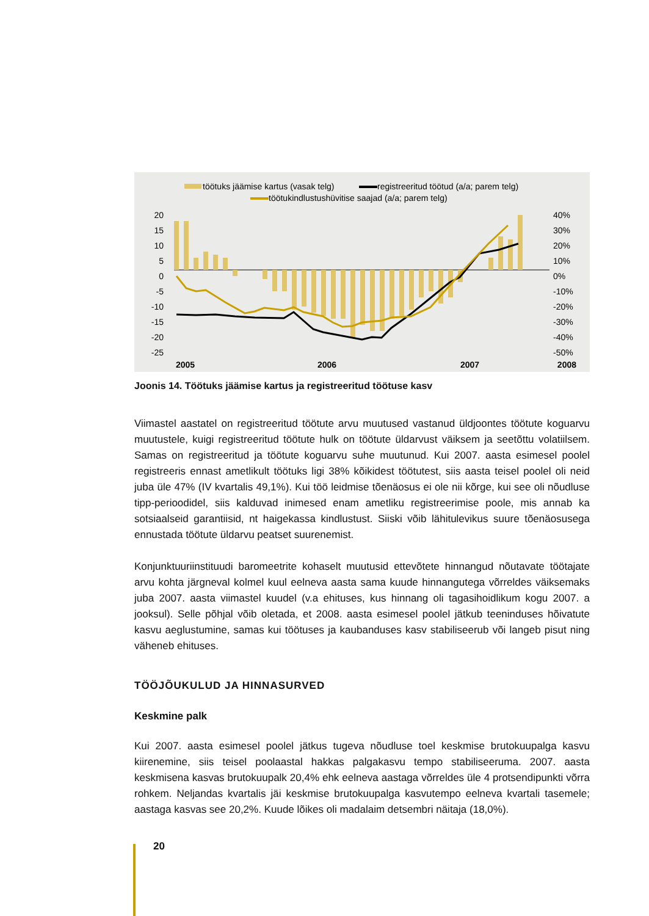töötuks jäämise kartus (vasak telg)
registreeritud töötud (a/a; parem telg)
töötukindlustushüvitise saajad (a/a; parem telg)
20
15
10
5
0
-5
-10
-15
-20
-25
40%
30%
20%
10%
0%
-10%
-20%
-30%
-40%
-50%
2005
2006
2007
2008
Joonis 14. Töötuks jäämise kartus ja registreeritud töötuse kasv
Viimastel aastatel on registreeritud töötute arvu muutused vastanud üldjoontes töötute koguarvu muutustele, kuigi registreeritud töötute hulk on töötute üldarvust väiksem ja seetõttu volatiilsem. Samas on registreeritud ja töötute koguarvu suhe muutunud. Kui 2007. aasta esimesel poolel registreeris ennast ametlikult töötuks ligi 38% kõikidest töötutest, siis aasta teisel poolel oli neid juba üle 47% (IV kvartalis 49,1%). Kui töö leidmise tõenäosus ei ole nii kõrge, kui see oli nõudluse tipp-perioodidel, siis kalduvad inimesed enam ametliku registreerimise poole, mis annab ka sotsiaalseid garantiisid, nt haigekassa kindlustust. Siiski võib lähitulevikus suure tõenäosusega ennustada töötute üldarvu peatset suurenemist.
Konjunktuuriinstituudi baromeetrite kohaselt muutusid ettevõtete hinnangud nõutavate töötajate arvu kohta järgneval kolmel kuul eelneva aasta sama kuude hinnangutega võrreldes väiksemaks juba 2007. aasta viimastel kuudel (v.a ehituses, kus hinnang oli tagasihoidlikum kogu 2007. a jooksul). Selle põhjal võib oletada, et 2008. aasta esimesel poolel jätkub teeninduses hõivatute kasvu aeglustumine, samas kui töötuses ja kaubanduses kasv stabiliseerub või langeb pisut ning väheneb ehituses.
TÖÖJÕUKULUD JA HINNASURVED
Keskmine palk
Kui 2007. aasta esimesel poolel jätkus tugeva nõudluse toel keskmise brutokuupalga kasvu kiirenemine, siis teisel poolaastal hakkas palgakasvu tempo stabiliseeruma. 2007. aasta keskmisena kasvas brutokuupalk 20,4% ehk eelneva aastaga võrreldes üle 4 protsendipunkti võrra rohkem. Neljandas kvartalis jäi keskmise brutokuupalga kasvutempo eelneva kvartali tasemele; aastaga kasvas see 20,2%. Kuude lõikes oli madalaim detsembri näitaja (18,0%).
20